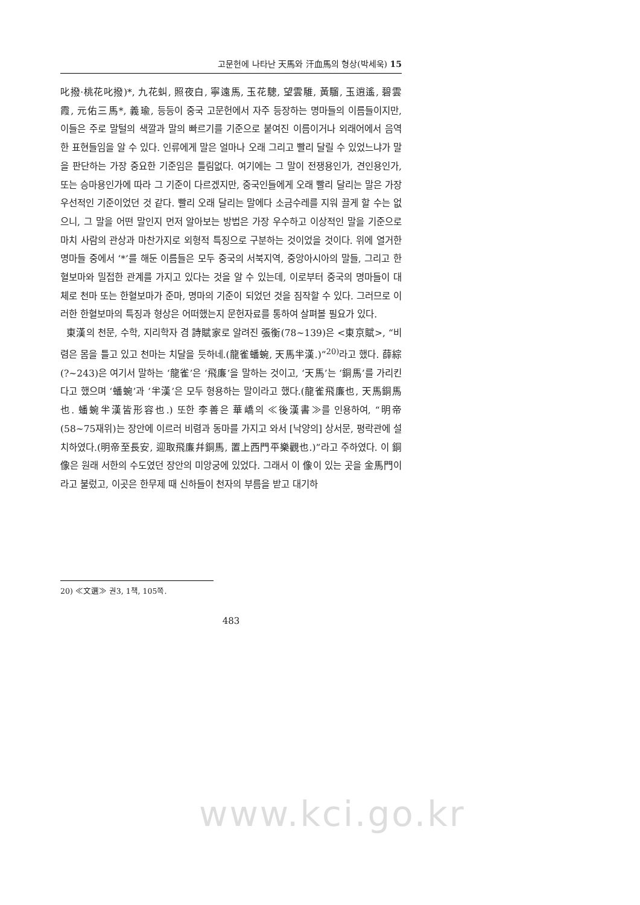고문헌에 나타난 天馬와 汗血馬의 형상(박세욱) 15
叱撥·桃花叱撥)*, 九花虯, 照夜白, 寧遠馬, 玉花驄, 望雲騅, 黃騮, 玉逍遙, 碧雲霞, 元佑三馬*, 義瑜, 등등이 중국 고문헌에서 자주 등장하는 명마들의 이름들이지만, 이들은 주로 말털의 색깔과 말의 빠르기를 기준으로 붙여진 이름이거나 외래어에서 음역한 표현들임을 알 수 있다. 인류에게 말은 얼마나 오래 그리고 빨리 달릴 수 있었느냐가 말을 판단하는 가장 중요한 기준임은 틀림없다. 여기에는 그 말이 전쟁용인가, 견인용인가, 또는 승마용인가에 따라 그 기준이 다르겠지만, 중국인들에게 오래 빨리 달리는 말은 가장 우선적인 기준이었던 것 같다. 빨리 오래 달리는 말에다 소금수레를 지워 끌게 할 수는 없으니, 그 말을 어떤 말인지 먼저 알아보는 방법은 가장 우수하고 이상적인 말을 기준으로 마치 사람의 관상과 마찬가지로 외형적 특징으로 구분하는 것이었을 것이다. 위에 열거한 명마들 중에서 ‘*’를 해둔 이름들은 모두 중국의 서북지역, 중앙아시아의 말들, 그리고 한혈보마와 밀접한 관계를 가지고 있다는 것을 알 수 있는데, 이로부터 중국의 명마들이 대체로 천마 또는 한혈보마가 준마, 명마의 기준이 되었던 것을 짐작할 수 있다. 그러므로 이러한 한혈보마의 특징과 형상은 어떠했는지 문헌자료를 통하여 살펴볼 필요가 있다.
東漢의 천문, 수학, 지리학자 겸 詩賦家로 알려진 張衡(78~139)은 <東京賦>, “비렴은 몸을 틀고 있고 천마는 치달을 듯하네.(龍雀蟠蜿, 天馬半漢.)”<sup>20)</sup>라고 했다. 薛綜(?~243)은 여기서 말하는 ‘龍雀’은 ‘飛廉’을 말하는 것이고, ‘天馬’는 ‘銅馬’를 가리킨다고 했으며 ‘蟠蜿’과 ‘半漢’은 모두 형용하는 말이라고 했다.(龍雀飛廉也, 天馬銅馬也. 蟠蜿半漢皆形容也.) 또한 李善은 華嶠의 ≪後漢書≫를 인용하여, “明帝(58~75재위)는 장안에 이르러 비렴과 동마를 가지고 와서 [낙양의] 상서문, 평락관에 설치하였다.(明帝至長安, 迎取飛廉幷銅馬, 置上西門平樂觀也.)”라고 주하였다. 이 銅像은 원래 서한의 수도였던 장안의 미앙궁에 있었다. 그래서 이 像이 있는 곳을 金馬門이라고 불렀고, 이곳은 한무제 때 신하들이 천자의 부름을 받고 대기하
20) ≪文選≫ 권3, 1책, 105쪽.
483
www.kci.go.kr